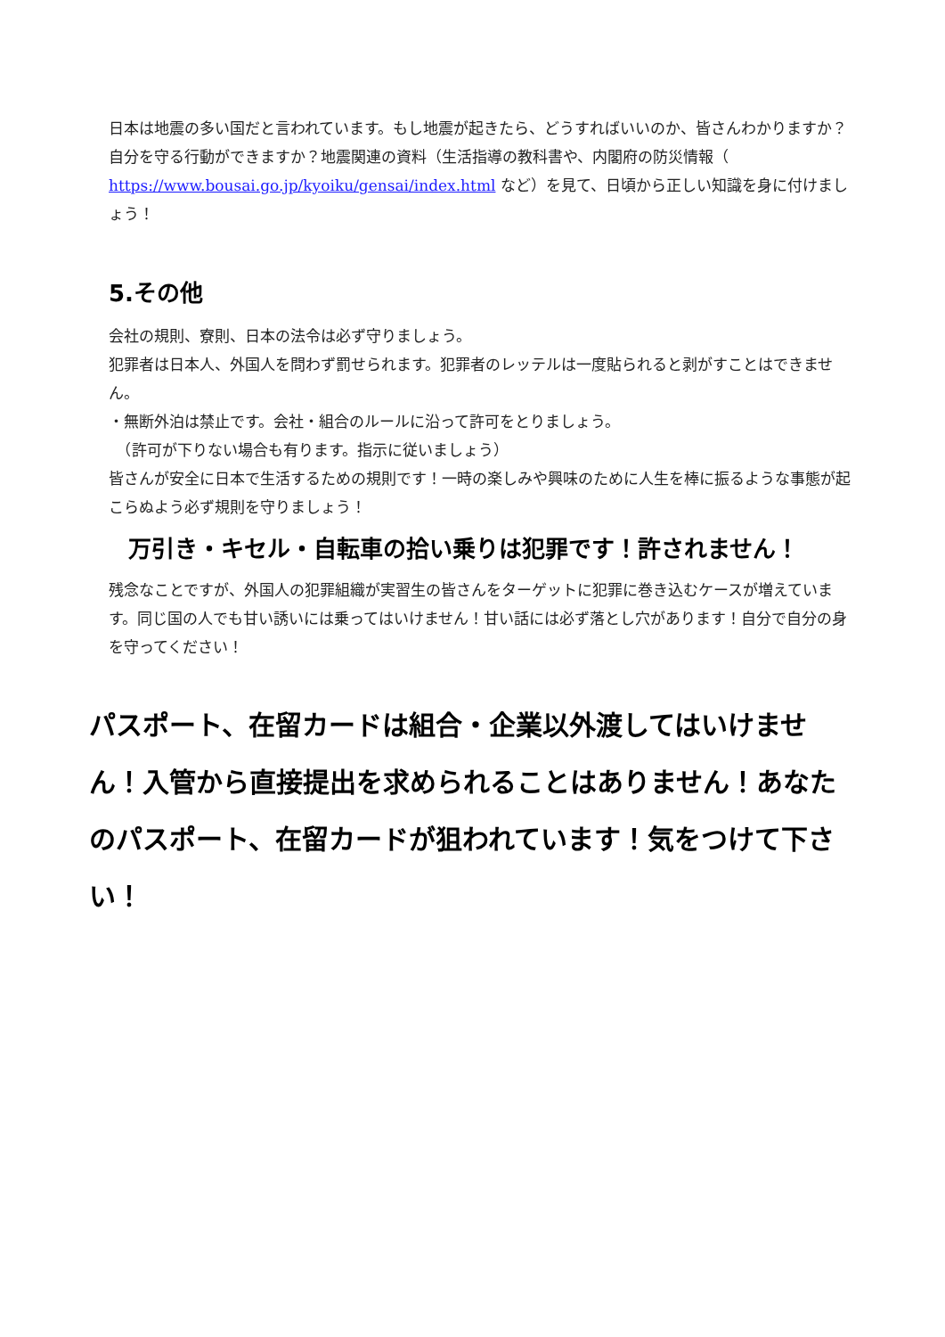日本は地震の多い国だと言われています。もし地震が起きたら、どうすればいいのか、皆さんわかりますか？自分を守る行動ができますか？地震関連の資料（生活指導の教科書や、内閣府の防災情報（ https://www.bousai.go.jp/kyoiku/gensai/index.html など）を見て、日頃から正しい知識を身に付けましょう！
5.その他
会社の規則、寮則、日本の法令は必ず守りましょう。
犯罪者は日本人、外国人を問わず罰せられます。犯罪者のレッテルは一度貼られると剥がすことはできません。
・無断外泊は禁止です。会社・組合のルールに沿って許可をとりましょう。
　（許可が下りない場合も有ります。指示に従いましょう）
皆さんが安全に日本で生活するための規則です！一時の楽しみや興味のために人生を棒に振るような事態が起こらぬよう必ず規則を守りましょう！
万引き・キセル・自転車の拾い乗りは犯罪です！許されません！
残念なことですが、外国人の犯罪組織が実習生の皆さんをターゲットに犯罪に巻き込むケースが増えています。同じ国の人でも甘い誘いには乗ってはいけません！甘い話には必ず落とし穴があります！自分で自分の身を守ってください！
パスポート、在留カードは組合・企業以外渡してはいけません！入管から直接提出を求められることはありません！あなたのパスポート、在留カードが狙われています！気をつけて下さい！